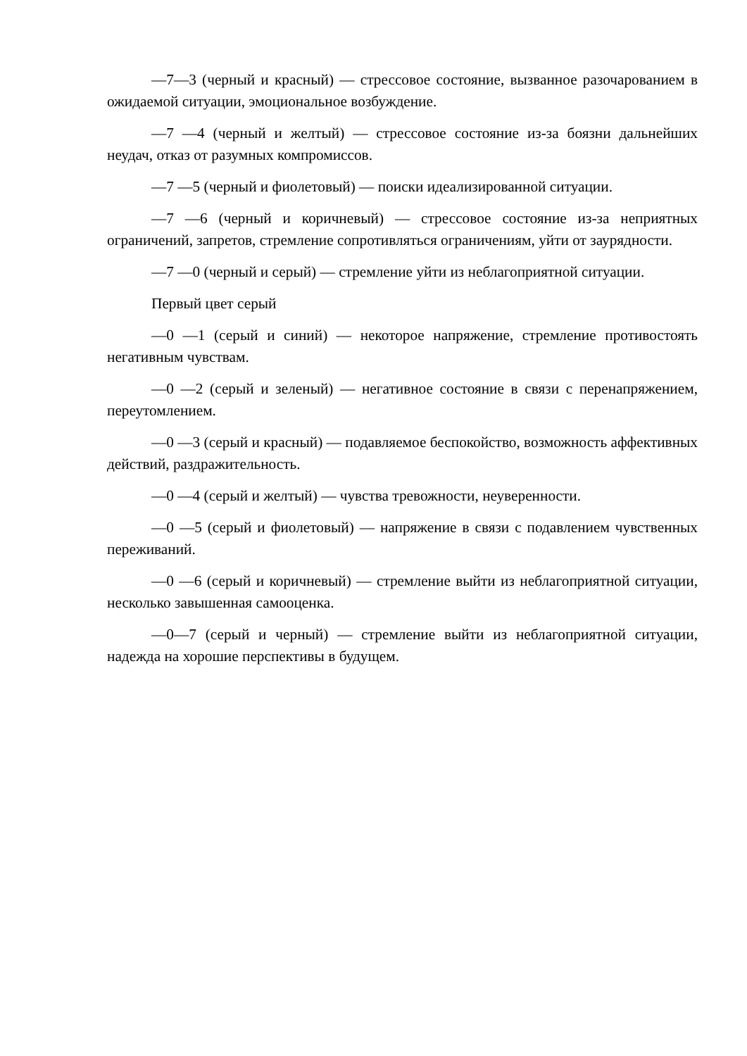—7—3 (черный и красный) — стрессовое состояние, вызванное разочарованием в ожидаемой ситуации, эмоциональное возбуждение.
—7 —4 (черный и желтый) — стрессовое состояние из-за боязни дальнейших неудач, отказ от разумных компромиссов.
—7 —5 (черный и фиолетовый) — поиски идеализированной ситуации.
—7 —6 (черный и коричневый) — стрессовое состояние из-за неприятных ограничений, запретов, стремление сопротивляться ограничениям, уйти от заурядности.
—7 —0 (черный и серый) — стремление уйти из неблагоприятной ситуации.
Первый цвет серый
—0 —1 (серый и синий) — некоторое напряжение, стремление противостоять негативным чувствам.
—0 —2 (серый и зеленый) — негативное состояние в связи с перенапряжением, переутомлением.
—0 —3 (серый и красный) — подавляемое беспокойство, возможность аффективных действий, раздражительность.
—0 —4 (серый и желтый) — чувства тревожности, неуверенности.
—0 —5 (серый и фиолетовый) — напряжение в связи с подавлением чувственных переживаний.
—0 —6 (серый и коричневый) — стремление выйти из неблагоприятной ситуации, несколько завышенная самооценка.
—0—7 (серый и черный) — стремление выйти из неблагоприятной ситуации, надежда на хорошие перспективы в будущем.